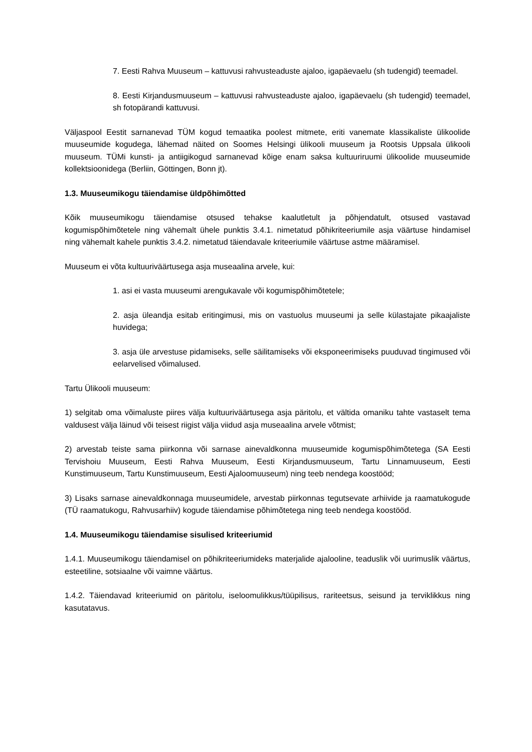7. Eesti Rahva Muuseum – kattuvusi rahvusteaduste ajaloo, igapäevaelu (sh tudengid) teemadel.
8. Eesti Kirjandusmuuseum – kattuvusi rahvusteaduste ajaloo, igapäevaelu (sh tudengid) teemadel, sh fotopärandi kattuvusi.
Väljaspool Eestit sarnanevad TÜM kogud temaatika poolest mitmete, eriti vanemate klassikaliste ülikoolide muuseumide kogudega, lähemad näited on Soomes Helsingi ülikooli muuseum ja Rootsis Uppsala ülikooli muuseum. TÜMi kunsti- ja antiigikogud sarnanevad kõige enam saksa kultuuriruumi ülikoolide muuseumide kollektsioonidega (Berliin, Göttingen, Bonn jt).
1.3. Muuseumikogu täiendamise üldpõhimõtted
Kõik muuseumikogu täiendamise otsused tehakse kaalutletult ja põhjendatult, otsused vastavad kogumispõhimõtetele ning vähemalt ühele punktis 3.4.1. nimetatud põhikriteeriumile asja väärtuse hindamisel ning vähemalt kahele punktis 3.4.2. nimetatud täiendavale kriteeriumile väärtuse astme määramisel.
Muuseum ei võta kultuuriväärtusega asja museaalina arvele, kui:
1. asi ei vasta muuseumi arengukavale või kogumispõhimõtetele;
2. asja üleandja esitab eritingimusi, mis on vastuolus muuseumi ja selle külastajate pikaajaliste huvidega;
3. asja üle arvestuse pidamiseks, selle säilitamiseks või eksponeerimiseks puuduvad tingimused või eelarvelised võimalused.
Tartu Ülikooli muuseum:
1) selgitab oma võimaluste piires välja kultuuriväärtusega asja päritolu, et vältida omaniku tahte vastaselt tema valdusest välja läinud või teisest riigist välja viidud asja museaalina arvele võtmist;
2) arvestab teiste sama piirkonna või sarnase ainevaldkonna muuseumide kogumispõhimõtetega (SA Eesti Tervishoiu Muuseum, Eesti Rahva Muuseum, Eesti Kirjandusmuuseum, Tartu Linnamuuseum, Eesti Kunstimuuseum, Tartu Kunstimuuseum, Eesti Ajaloomuuseum) ning teeb nendega koostööd;
3) Lisaks sarnase ainevaldkonnaga muuseumidele, arvestab piirkonnas tegutsevate arhiivide ja raamatukogude (TÜ raamatukogu, Rahvusarhiiv) kogude täiendamise põhimõtetega ning teeb nendega koostööd.
1.4. Muuseumikogu täiendamise sisulised kriteeriumid
1.4.1. Muuseumikogu täiendamisel on põhikriteeriumideks materjalide ajalooline, teaduslik või uurimuslik väärtus, esteetiline, sotsiaalne või vaimne väärtus.
1.4.2. Täiendavad kriteeriumid on päritolu, iseloomulikkus/tüüpilisus, rariteetsus, seisund ja terviklikkus ning kasutatavus.